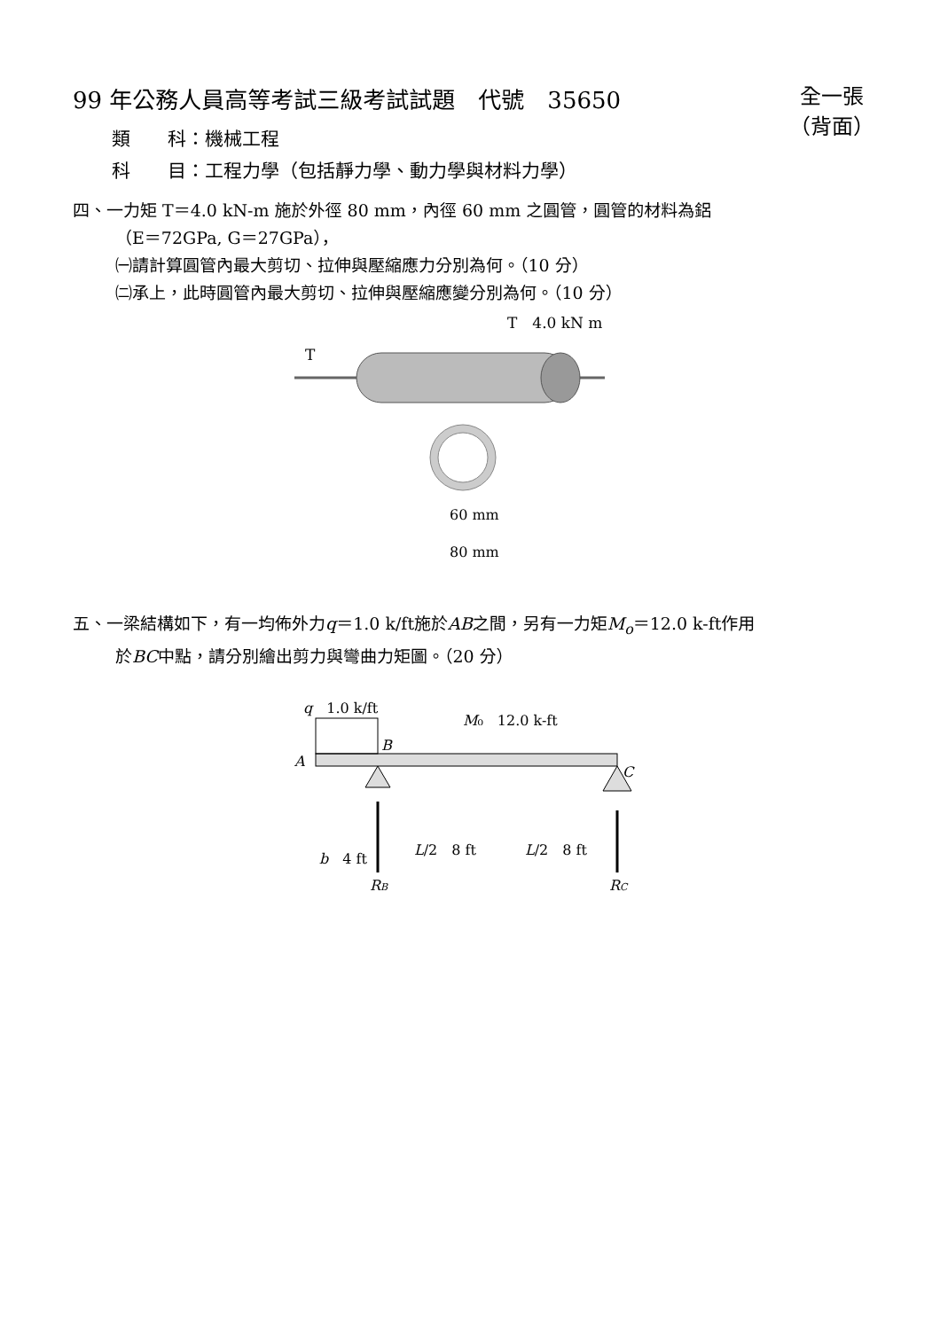99 年公務人員高等考試三級考試試題　代號　35650
類　　科：機械工程
科　　目：工程力學（包括靜力學、動力學與材料力學）
全一張
（背面）
四、一力矩 T＝4.0 kN-m 施於外徑 80 mm，內徑 60 mm 之圓管，圓管的材料為鋁
（E＝72GPa, G＝27GPa），
㈠請計算圓管內最大剪切、拉伸與壓縮應力分別為何。（10 分）
㈡承上，此時圓管內最大剪切、拉伸與壓縮應變分別為何。（10 分）
T　4.0 kN m
T
60 mm
80 mm
五、一梁結構如下，有一均佈外力q＝1.0 k/ft施於AB之間，另有一力矩M<sub>o</sub>＝12.0 k-ft作用
於BC中點，請分別繪出剪力與彎曲力矩圖。（20 分）
q　1.0 k/ft
M₀　12.0 k-ft
A
B
C
b　4 ft
L/2　8 ft
L/2　8 ft
RB
RC